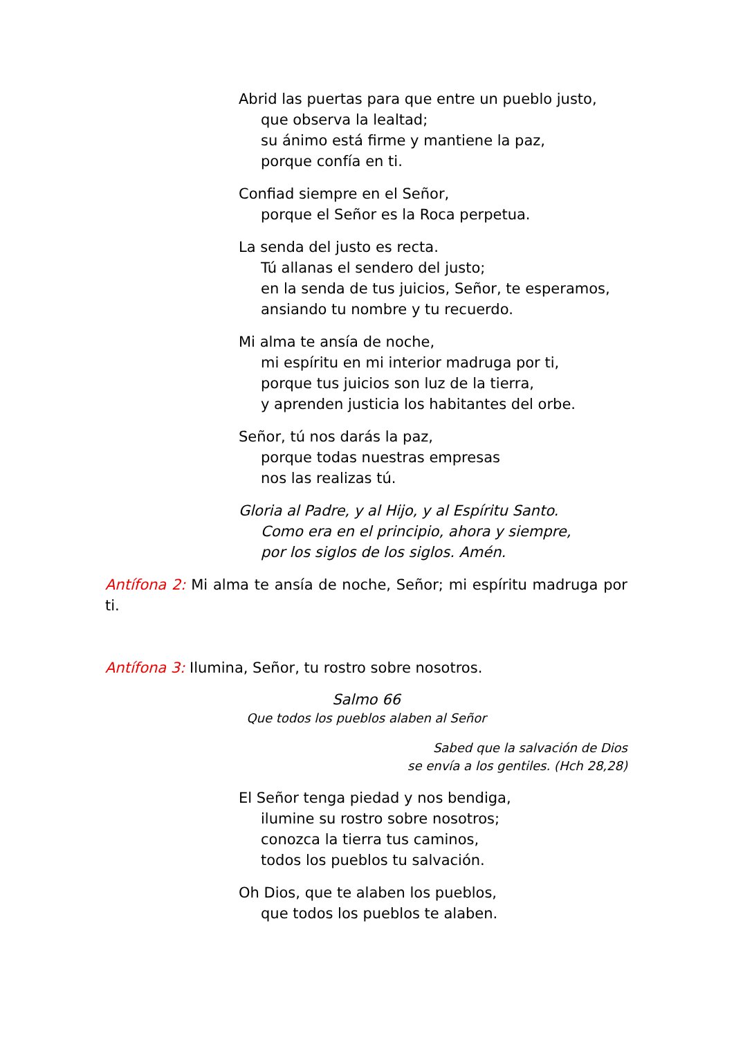Abrid las puertas para que entre un pueblo justo,
que observa la lealtad;
su ánimo está firme y mantiene la paz,
porque confía en ti.
Confiad siempre en el Señor,
porque el Señor es la Roca perpetua.
La senda del justo es recta.
Tú allanas el sendero del justo;
en la senda de tus juicios, Señor, te esperamos,
ansiando tu nombre y tu recuerdo.
Mi alma te ansía de noche,
mi espíritu en mi interior madruga por ti,
porque tus juicios son luz de la tierra,
y aprenden justicia los habitantes del orbe.
Señor, tú nos darás la paz,
porque todas nuestras empresas
nos las realizas tú.
Gloria al Padre, y al Hijo, y al Espíritu Santo.
Como era en el principio, ahora y siempre,
por los siglos de los siglos. Amén.
Antífona 2: Mi alma te ansía de noche, Señor; mi espíritu madruga por ti.
Antífona 3: Ilumina, Señor, tu rostro sobre nosotros.
Salmo 66
Que todos los pueblos alaben al Señor
Sabed que la salvación de Dios
se envía a los gentiles. (Hch 28,28)
El Señor tenga piedad y nos bendiga,
ilumine su rostro sobre nosotros;
conozca la tierra tus caminos,
todos los pueblos tu salvación.
Oh Dios, que te alaben los pueblos,
que todos los pueblos te alaben.